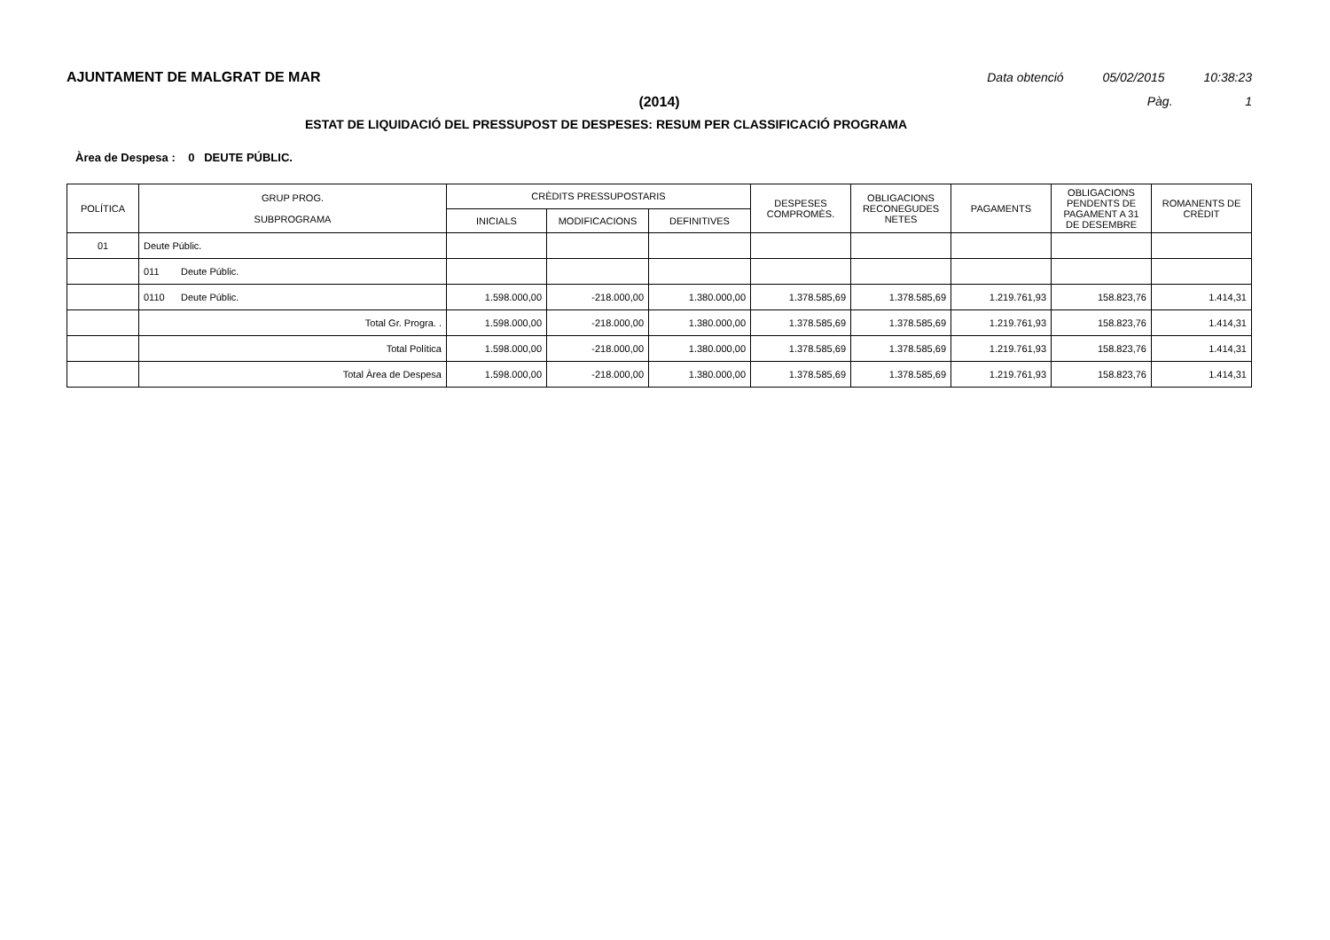AJUNTAMENT DE MALGRAT DE MAR Data obtenció 05/02/2015 10:38:23
(2014) Pàg. 1
ESTAT DE LIQUIDACIÓ DEL PRESSUPOST DE DESPESES: RESUM PER CLASSIFICACIÓ PROGRAMA
Àrea de Despesa : 0 DEUTE PÚBLIC.
| POLÍTICA | GRUP PROG. SUBPROGRAMA | CRÈDITS PRESSUPOSTARIS | | | DESPESES COMPROMÈS. | OBLIGACIONS RECONEGUDES NETES | PAGAMENTS | OBLIGACIONS PENDENTS DE PAGAMENT A 31 DE DESEMBRE | ROMANENTS DE CRÈDIT |
| --- | --- | --- | --- | --- | --- | --- | --- | --- | --- |
| | | INICIALS | MODIFICACIONS | DEFINITIVES | | | | | |
| 01 | Deute Públic. | | | | | | | | |
| | 011 Deute Públic. | | | | | | | | |
| | 0110 Deute Públic. | 1.598.000,00 | -218.000,00 | 1.380.000,00 | 1.378.585,69 | 1.378.585,69 | 1.219.761,93 | 158.823,76 | 1.414,31 |
| | Total Gr. Progra. . | 1.598.000,00 | -218.000,00 | 1.380.000,00 | 1.378.585,69 | 1.378.585,69 | 1.219.761,93 | 158.823,76 | 1.414,31 |
| | Total Política | 1.598.000,00 | -218.000,00 | 1.380.000,00 | 1.378.585,69 | 1.378.585,69 | 1.219.761,93 | 158.823,76 | 1.414,31 |
| | Total Àrea de Despesa | 1.598.000,00 | -218.000,00 | 1.380.000,00 | 1.378.585,69 | 1.378.585,69 | 1.219.761,93 | 158.823,76 | 1.414,31 |